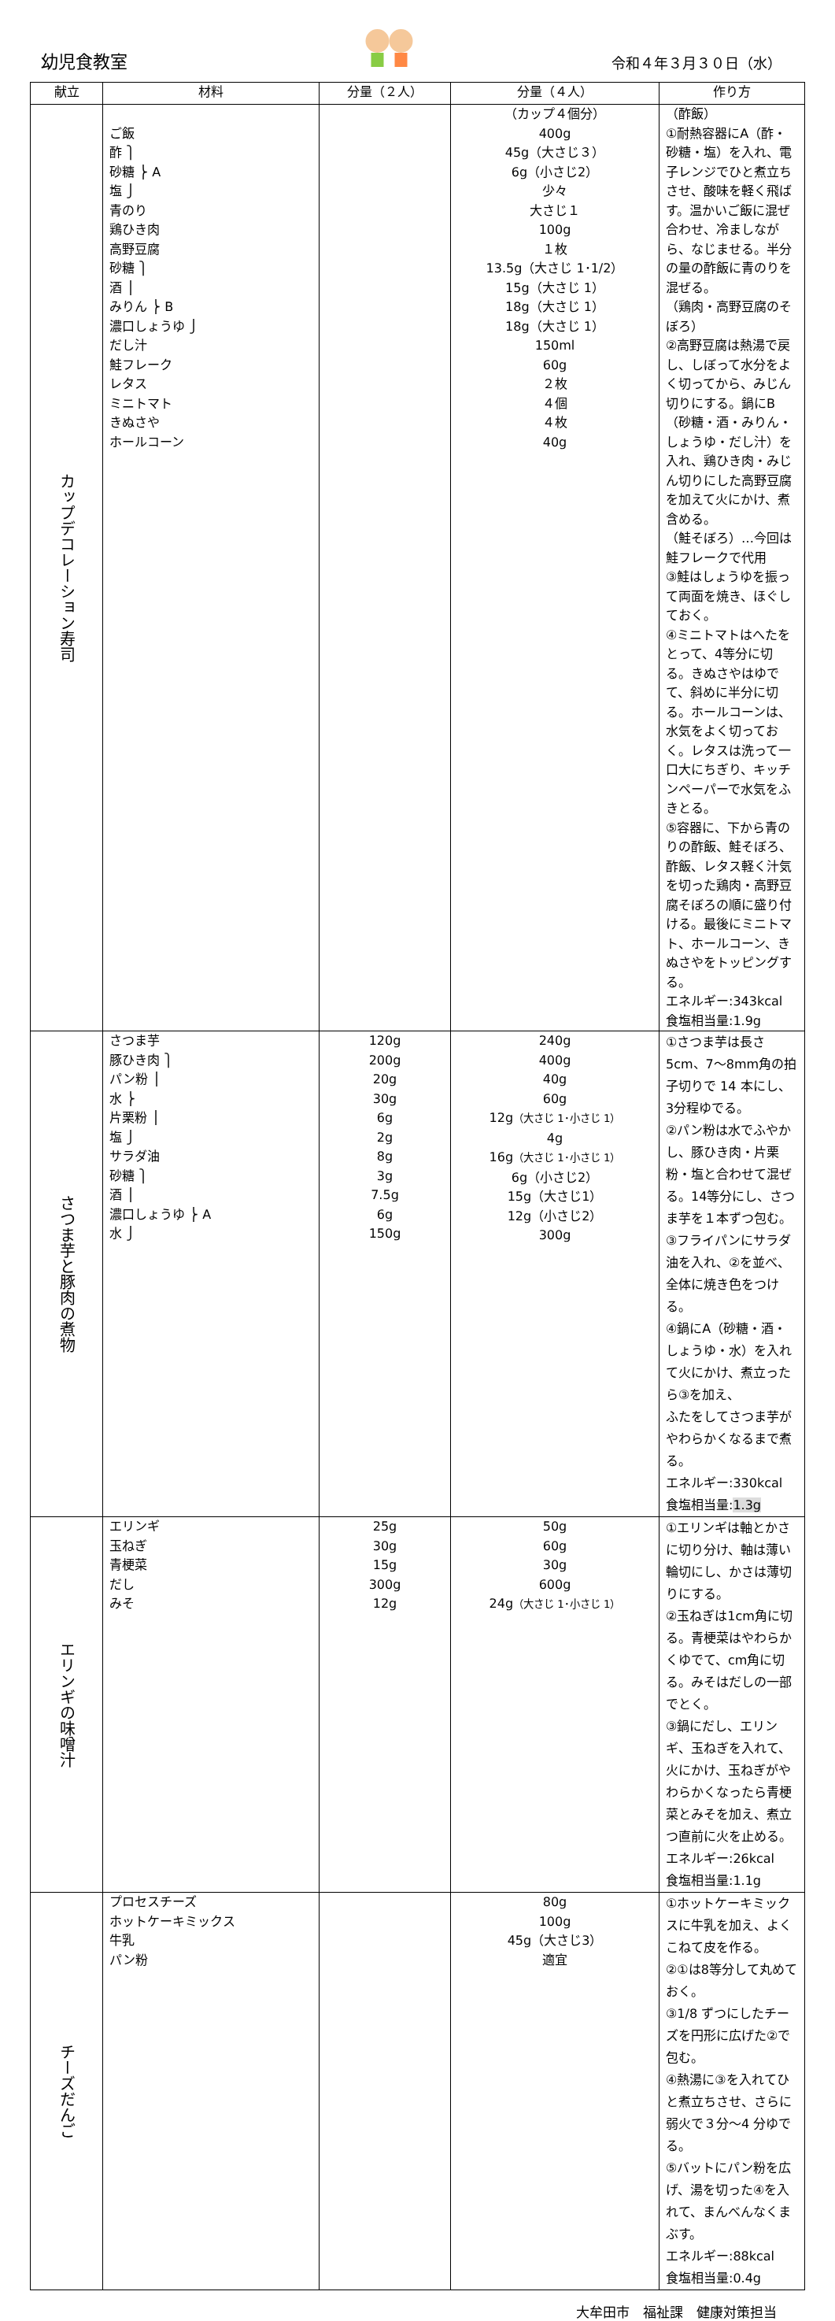幼児食教室
令和４年３月３０日（水）
| 献立 | 材料 | 分量（２人） | 分量（４人） | 作り方 |
| --- | --- | --- | --- | --- |
| カップデコレーション寿司 | ご飯 酢 ⎫ 砂糖 ⎬ A 塩 ⎭ 青のり 鶏ひき肉 高野豆腐 砂糖 ⎫ 酒 ⎪ みりん ⎬ B 濃口しょうゆ ⎭ だし汁 鮭フレーク レタス ミニトマト きぬさや ホールコーン | | （カップ４個分） 400g 45g（大さじ３） 6g（小さじ2） 少々 大さじ１ 100g １枚 13.5g（大さじ 1･1/2） 15g（大さじ 1） 18g（大さじ 1） 18g（大さじ 1） 150ml 60g ２枚 ４個 ４枚 40g | （酢飯） ①耐熱容器にA（酢・砂糖・塩）を入れ、電子レンジでひと煮立ちさせ、酸味を軽く飛ばす。温かいご飯に混ぜ合わせ、冷ましながら、なじませる。半分の量の酢飯に青のりを混ぜる。 （鶏肉・高野豆腐のそぼろ） ②高野豆腐は熱湯で戻し、しぼって水分をよく切ってから、みじん切りにする。鍋にB（砂糖・酒・みりん・しょうゆ・だし汁）を入れ、鶏ひき肉・みじん切りにした高野豆腐を加えて火にかけ、煮含める。 （鮭そぼろ）…今回は鮭フレークで代用 ③鮭はしょうゆを振って両面を焼き、ほぐしておく。 ④ミニトマトはへたをとって、4等分に切る。きぬさやはゆでて、斜めに半分に切る。ホールコーンは、水気をよく切っておく。レタスは洗って一口大にちぎり、キッチンペーパーで水気をふきとる。 ⑤容器に、下から青のりの酢飯、鮭そぼろ、酢飯、レタス軽く汁気を切った鶏肉・高野豆腐そぼろの順に盛り付ける。最後にミニトマト、ホールコーン、きぬさやをトッピングする。 エネルギー:343kcal 食塩相当量:1.9g |
| さつま芋と豚肉の煮物 | さつま芋 豚ひき肉 ⎫ パン粉 ⎪ 水 ⎬ 片栗粉 ⎪ 塩 ⎭ サラダ油 砂糖 ⎫ 酒 ⎪ 濃口しょうゆ ⎬ A 水 ⎭ | 120g 200g 20g 30g 6g 2g 8g 3g 7.5g 6g 150g | 240g 400g 40g 60g 12g （大さじ 1･小さじ 1） 4g 16g （大さじ 1･小さじ 1） 6g（小さじ2） 15g（大さじ1） 12g（小さじ2） 300g | ①さつま芋は長さ5cm、7～8mm角の拍子切りで 14 本にし、3分程ゆでる。 ②パン粉は水でふやかし、豚ひき肉・片栗粉・塩と合わせて混ぜる。14等分にし、さつま芋を１本ずつ包む。 ③フライパンにサラダ油を入れ、②を並べ、全体に焼き色をつける。 ④鍋にA（砂糖・酒・しょうゆ・水）を入れて火にかけ、煮立ったら③を加え、 ふたをしてさつま芋がやわらかくなるまで煮る。 エネルギー:330kcal 食塩相当量: 1.3g |
| エリンギの味噌汁 | エリンギ 玉ねぎ 青梗菜 だし みそ | 25g 30g 15g 300g 12g | 50g 60g 30g 600g 24g （大さじ 1･小さじ 1） | ①エリンギは軸とかさに切り分け、軸は薄い輪切にし、かさは薄切りにする。 ②玉ねぎは1cm角に切る。青梗菜はやわらかくゆでて、cm角に切る。みそはだしの一部でとく。 ③鍋にだし、エリンギ、玉ねぎを入れて、火にかけ、玉ねぎがやわらかくなったら青梗菜とみそを加え、煮立つ直前に火を止める。 エネルギー:26kcal 食塩相当量:1.1g |
| チーズだんご | プロセスチーズ ホットケーキミックス 牛乳 パン粉 | | 80g 100g 45g（大さじ3） 適宜 | ①ホットケーキミックスに牛乳を加え、よくこねて皮を作る。 ②①は8等分して丸めておく。 ③1/8 ずつにしたチーズを円形に広げた②で包む。 ④熱湯に③を入れてひと煮立ちさせ、さらに弱火で３分～4 分ゆでる。 ⑤バットにパン粉を広げ、湯を切った④を入れて、まんべんなくまぶす。 エネルギー:88kcal 食塩相当量:0.4g |
大牟田市　福祉課　健康対策担当